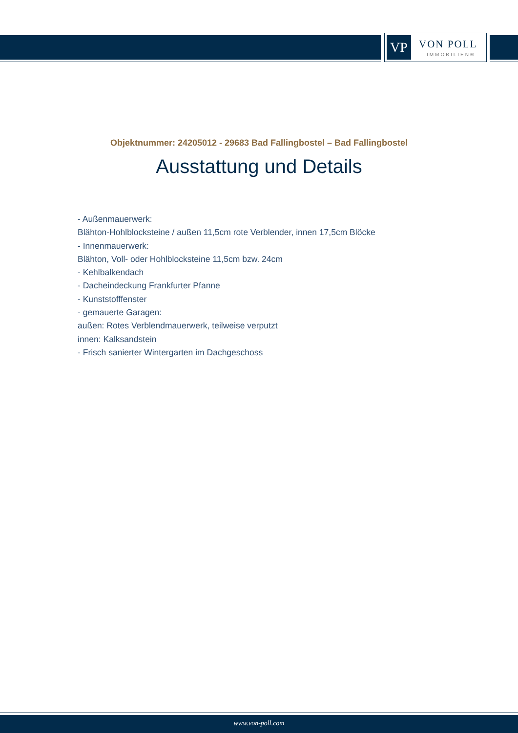VP VON POLL
IMMOBILIEN®
Objektnummer: 24205012 - 29683 Bad Fallingbostel – Bad Fallingbostel
Ausstattung und Details
- Außenmauerwerk:
Blähton-Hohlblocksteine / außen 11,5cm rote Verblender, innen 17,5cm Blöcke
- Innenmauerwerk:
Blähton, Voll- oder Hohlblocksteine 11,5cm bzw. 24cm
- Kehlbalkendach
- Dacheindeckung Frankfurter Pfanne
- Kunststofffenster
- gemauerte Garagen:
außen: Rotes Verblendmauerwerk, teilweise verputzt
innen: Kalksandstein
- Frisch sanierter Wintergarten im Dachgeschoss
www.von-poll.com